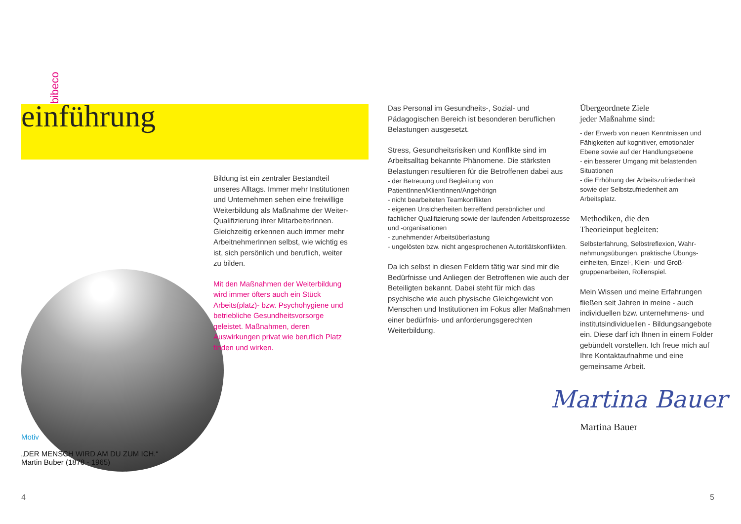bibeco
einführung
Bildung ist ein zentraler Bestandteil unseres Alltags. Immer mehr Instituti­onen und Unternehmen sehen eine freiwillige Weiterbildung als Maßnah­me der Weiter-Qualifizierung ihrer MitarbeiterInnen. Gleichzeitig erkennen auch immer mehr ArbeitnehmerInnen selbst, wie wichtig es ist, sich persönlich und beruflich, weiter zu bilden.
Mit den Maßnahmen der Weiter­bildung wird immer öfters auch ein Stück Arbeits(platz)- bzw. Psycho­hygiene und betriebliche Gesund­heitsvorsorge geleistet. Maßnah­men, deren Auswirkungen privat wie beruflich Platz finden und wirken.
Motiv
„DER MENSCH WIRD AM DU ZUM ICH.“
Martin Buber (1878 - 1965)
Das Personal im Gesundheits-, Sozial- und Pädagogischen Bereich ist besonderen beruflichen Belastungen ausgesetzt.
Stress, Gesundheitsrisiken und Konflikte sind im Arbeitsalltag bekannte Phänomene. Die stärksten Belastungen resultieren für die Betroffenen dabei aus
- der Betreuung und Begleitung von PatientInnen/KlientInnen/Angehörign
- nicht bearbeiteten Teamkonflikten
- eigenen Unsicherheiten betreffend persönlicher und fachlicher Qualifizierung sowie der laufenden Arbeits­prozesse und -organisationen
- zunehmender Arbeitsüberlastung
- ungelösten bzw. nicht angesprochenen Autoritäts­konflikten.
Da ich selbst in diesen Feldern tätig war sind mir die Bedürfnisse und Anliegen der Betroffenen wie auch der Beteiligten bekannt. Dabei steht für mich das psychische wie auch physische Gleichgewicht von Menschen und Institutionen im Fokus aller Maßnah­men einer bedürfnis- und anforderungsgerechten Weiterbildung.
Übergeordnete Ziele
jeder Maßnahme sind:
- der Erwerb von neuen Kenntnissen und Fähigkeiten auf kognitiver, emotionaler Ebene sowie auf der Handlungsebene
- ein besserer Umgang mit belastenden Situationen
- die Erhöhung der Arbeitszufriedenheit sowie der Selbstzufriedenheit am Arbeitsplatz.
Methodiken, die den
Theorieinput begleiten:
Selbsterfahrung, Selbstreflexion, Wahr­nehmungsübungen, praktische Übungs­einheiten, Einzel-, Klein- und Groß­gruppenarbeiten, Rollenspiel.
Mein Wissen und meine Erfahrungen fließen seit Jahren in meine - auch individuellen bzw. unternehmens- und institutsindividuellen - Bildungs­angebote ein. Diese darf ich Ihnen in einem Folder gebündelt vorstellen. Ich freue mich auf Ihre Kontaktaufnahme und eine gemeinsame Arbeit.
Martina Bauer
Martina Bauer
4 5